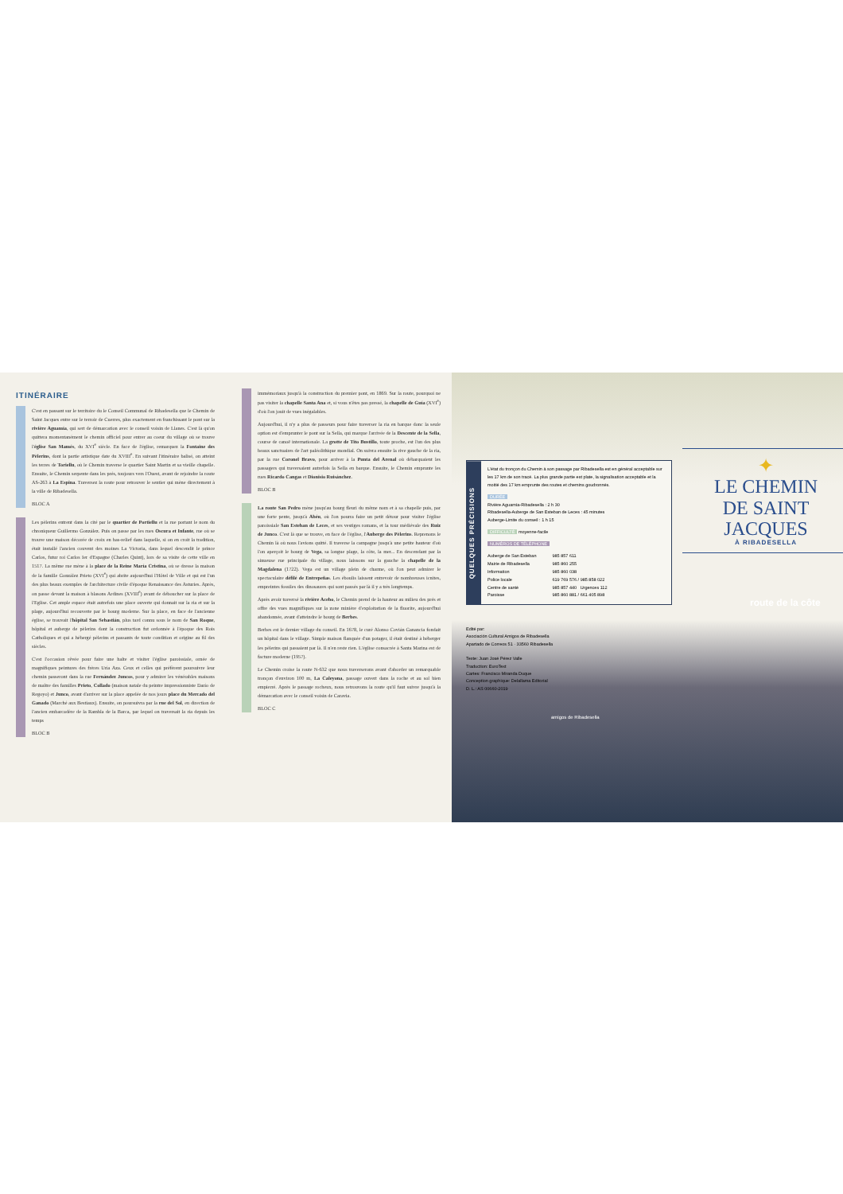ITINÉRAIRE
C'est en passant sur le territoire du le Conseil Communal de Ribadesella que le Chemin de Saint Jacques entre sur le terroir de Cuerres, plus exactement en franchissant le pont sur la rivière Aguamía, qui sert de démarcation avec le conseil voisin de Llanes. C'est là qu'on quittera momentanément le chemin officiel pour entrer au coeur du village où se trouve l'église San Mamés, du XVI<sup>e</sup> siècle. En face de l'église, remarquez la Fontaine des Pèlerins, dont la partie artistique date du XVIII<sup>e</sup>. En suivant l'itinéraire balisé, on atteint les terres de Toriellu, où le Chemin traverse le quartier Saint Martin et sa vieille chapelle. Ensuite, le Chemin serpente dans les prés, toujours vers l'Ouest, avant de rejoindre la route AS-263 à La Espina. Traversez la route pour retrouver le sentier qui mène directement à la ville de Ribadesella.
BLOC A
Les pèlerins entrent dans la cité par le quartier de Portiellu et la rue portant le nom du chroniqueur Guillermo González. Puis on passe par les rues Oscura et Infante, rue où se trouve une maison décorée de croix en bas-relief dans laquelle, si on en croit la tradition, était installé l'ancien couvent des moines La Victoria, dans lequel descendit le prince Carlos, futur roi Carlos Ier d'Espagne (Charles Quint), lors de sa visite de cette ville en 1517. La même rue mène à la place de la Reine María Cristina, où se dresse la maison de la famille González Prieto (XVI<sup>e</sup>) qui abrite aujourd'hui l'Hôtel de Ville et qui est l'un des plus beaux exemples de l'architecture civile d'époque Renaissance des Asturies. Après, on passe devant la maison à blasons Ardines (XVIII<sup>e</sup>) avant de déboucher sur la place de l'Eglise. Cet ample espace était autrefois une place ouverte qui donnait sur la ria et sur la plage, aujourd'hui recouverte par le bourg moderne. Sur la place, en face de l'ancienne église, se trouvait l'hôpital San Sebastián, plus tard connu sous le nom de San Roque, hôpital et auberge de pèlerins dont la construction fut ordonnée à l'époque des Rois Catholiques et qui a hébergé pèlerins et passants de toute condition et origine au fil des siècles.
C'est l'occasion rêvée pour faire une halte et visiter l'église paroissiale, ornée de magnifiques peintures des frères Uría Aza. Ceux et celles qui préfèrent poursuivre leur chemin passeront dans la rue Fernández Juncos, pour y admirer les vénérables maisons de maître des familles Prieto, Collado (maison natale du peintre impressionniste Darío de Regoyo) et Junco, avant d'arriver sur la place appelée de nos jours place du Mercado del Ganado (Marché aux Bestiaux). Ensuite, on poursuivra par la rue del Sol, en direction de l'ancien embarcadère de la Rambla de la Barca, par lequel on traversait la ria depuis les temps
BLOC B
immémoriaux jusqu'à la construction du premier pont, en 1869. Sur la route, pourquoi ne pas visiter la chapelle Santa Ana et, si vous n'êtes pas pressé, la chapelle de Guía (XVI<sup>e</sup>) d'où l'on jouit de vues inégalables.
Aujourd'hui, il n'y a plus de passeurs pour faire traverser la ria en barque donc la seule option est d'emprunter le pont sur la Sella, qui marque l'arrivée de la Descente de la Sella, course de canoë internationale. La grotte de Tito Bustillo, toute proche, est l'un des plus beaux sanctuaires de l'art paléolithique mondial. On suivra ensuite la rive gauche de la ria, par la rue Coronel Bravo, pour arriver à la Punta del Arenal où débarquaient les passagers qui traversaient autrefois la Sella en barque. Ensuite, le Chemin emprunte les rues Ricardo Cangas et Dionisio Ruisánchez.
BLOC B
La route San Pedro mène jusqu'au bourg fleuri du même nom et à sa chapelle puis, par une forte pente, jusqu'à Abéu, où l'on pourra faire un petit détour pour visiter l'église paroissiale San Esteban de Leces, et ses vestiges romans, et la tour médiévale des Ruiz de Junco. C'est là que se trouve, en face de l'église, l'Auberge des Pèlerins. Reprenons le Chemin là où nous l'avions quitté. Il traverse la campagne jusqu'à une petite hauteur d'où l'on aperçoit le bourg de Vega, sa longue plage, la côte, la mer... En descendant par la sinueuse rue principale du village, nous laissons sur la gauche la chapelle de la Magdalena (1722). Vega est un village plein de charme, où l'on peut admirer le spectaculaire défilé de Entrepeñas. Les éboulis laissent entrevoir de nombreuses icnites, empreintes fossiles des dinosaures qui sont passés par là il y a très longtemps.
Après avoir traversé la rivière Acebo, le Chemin prend de la hauteur au milieu des prés et offre des vues magnifiques sur la zone minière d'exploitation de la fluorite, aujourd'hui abandonnée, avant d'atteindre le bourg de Berbes.
Berbes est le dernier village du conseil. En 1678, le curé Alonso Covián Ganancia fondait un hôpital dans le village. Simple maison flanquée d'un potager, il était destiné à héberger les pèlerins qui passaient par là. Il n'en reste rien. L'église consacrée à Santa Marina est de facture moderne (1957).
Le Chemin croise la route N-632 que nous traverserons avant d'aborder un remarquable tronçon d'environ 100 m, La Caleyona, passage ouvert dans la roche et au sol bien empierré. Après le passage rocheux, nous retrouvons la route qu'il faut suivre jusqu'à la démarcation avec le conseil voisin de Caravia.
BLOC C
QUELQUES PRÉCISIONS
L'état du tronçon du Chemin à son passage par Ribadesella est en général acceptable sur les 17 km de son tracé. La plus grande partie est plate, la signalisation acceptable et la moitié des 17 km emprunte des routes et chemins goudronnés.
DURÉE
Rivière Aguamía-Ribadesella : 2 h 30
Ribadesella-Auberge de San Esteban de Leces : 45 minutes
Auberge-Limite du conseil : 1 h 15
DIFFICULTÉ moyenne-facile
NUMÉROS DE TÉLÉPHONE
| Auberge de San Esteban | 985 857 611 |
| Mairie de Ribadesella | 985 860 255 |
| Information | 985 860 038 |
| Police locale | 619 769 576 / 985 858 022 |
| Centre de santé | 985 857 440 Urgences 112 |
| Paroisse | 985 860 881 / 661 405 898 |
Edité par:
Asociación Cultural Amigos de Ribadesella
Apartado de Correos 51 · 33560 Ribadesella
Texte: Juan José Pérez Valle
Traduction: EuroText
Cartes: Francisco Miranda Duque
Conception graphique: Delallama Editorial
D. L.: AS 00660-2019
✦
LE CHEMIN
DE SAINT JACQUES
À RIBADESELLA
route de la côte
amigos de Ribadesella